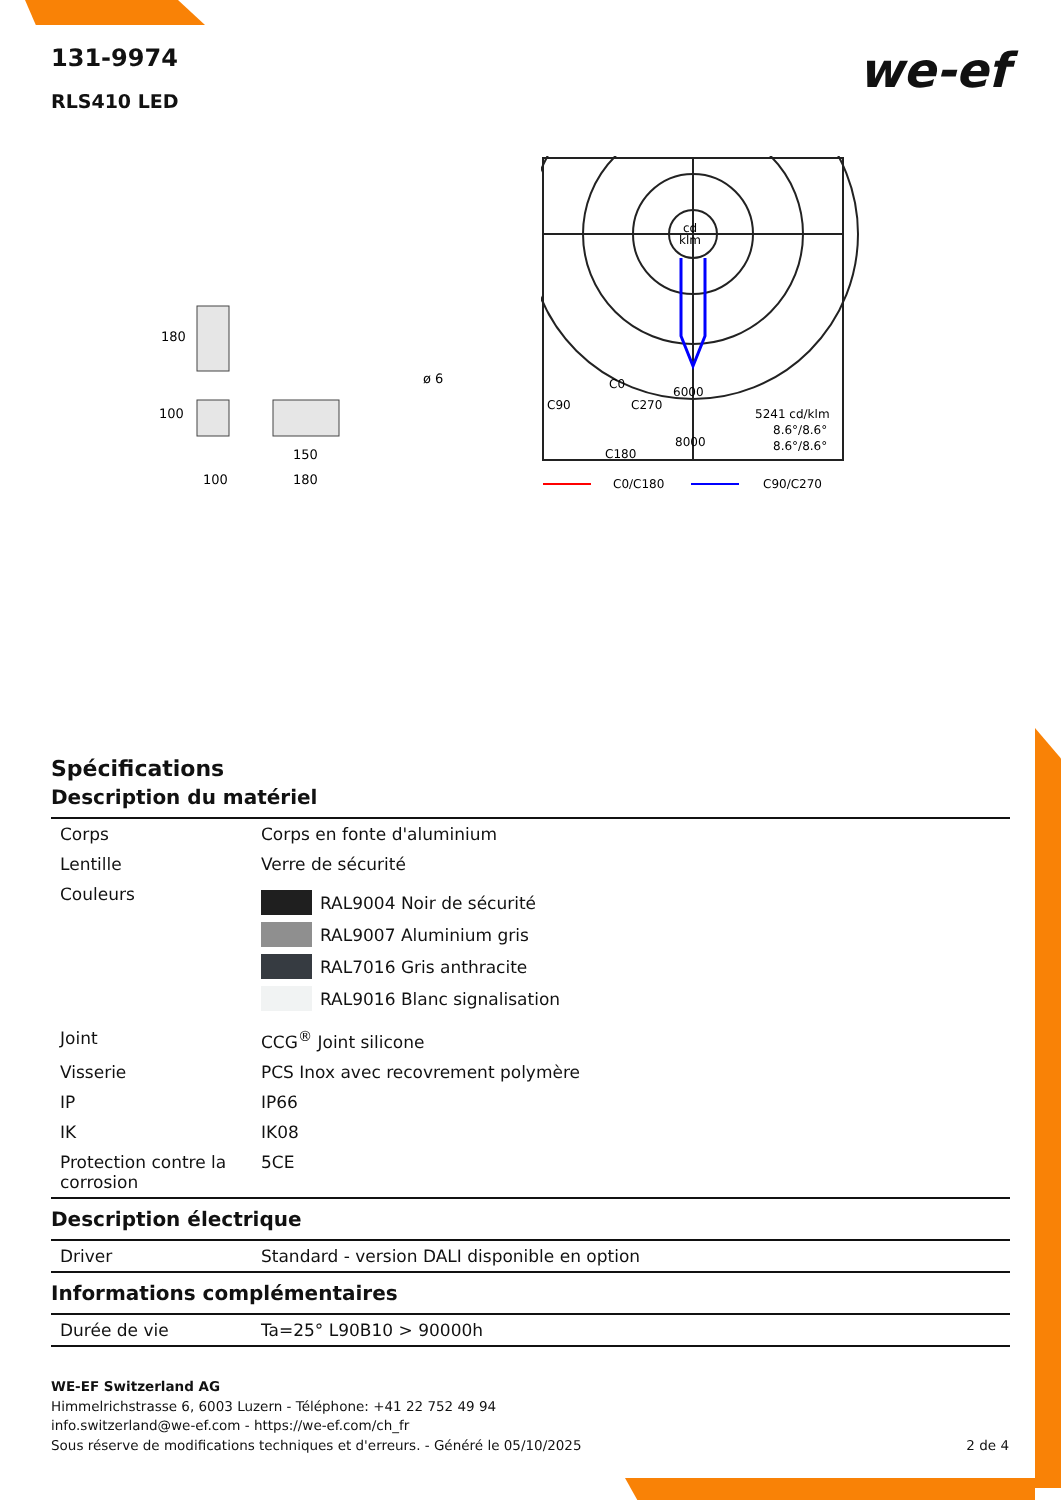we-ef
131-9974
RLS410 LED
180
100
ø 6
150
100
180
cd
klm
6000
8000
C0
C90
C270
C180
5241 cd/klm
8.6°/8.6°
8.6°/8.6°
C0/C180
C90/C270
Spécifications
Description du matériel
| Corps | Corps en fonte d'aluminium |
| Lentille | Verre de sécurité |
| Couleurs | RAL9004 Noir de sécurité RAL9007 Aluminium gris RAL7016 Gris anthracite RAL9016 Blanc signalisation |
| Joint | CCG<sup>®</sup> Joint silicone |
| Visserie | PCS Inox avec recovrement polymère |
| IP | IP66 |
| IK | IK08 |
| Protection contre la corrosion | 5CE |
Description électrique
| Driver | Standard - version DALI disponible en option |
Informations complémentaires
| Durée de vie | Ta=25° L90B10 > 90000h |
WE-EF Switzerland AG
Himmelrichstrasse 6, 6003 Luzern - Téléphone: +41 22 752 49 94
info.switzerland@we-ef.com - https://we-ef.com/ch_fr
Sous réserve de modifications techniques et d'erreurs. - Généré le 05/10/2025 2 de 4